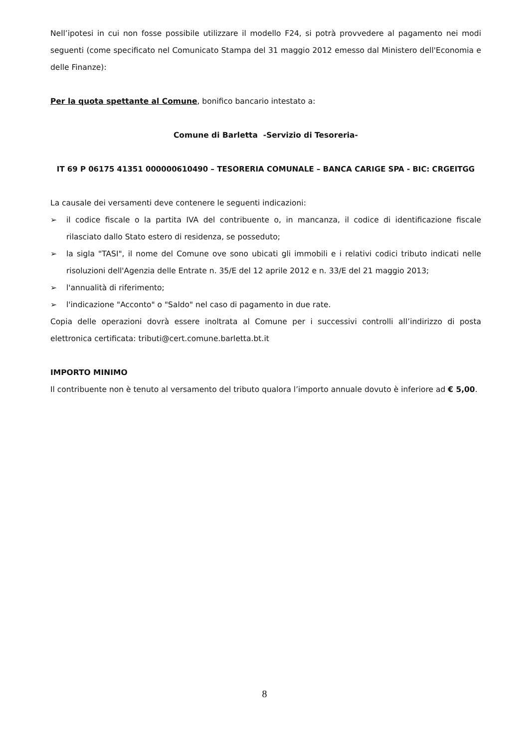Nell’ipotesi in cui non fosse possibile utilizzare il modello F24, si potrà provvedere al pagamento nei modi seguenti (come specificato nel Comunicato Stampa del 31 maggio 2012 emesso dal Ministero dell'Economia e delle Finanze):
Per la quota spettante al Comune, bonifico bancario intestato a:
Comune di Barletta -Servizio di Tesoreria-
IT 69 P 06175 41351 000000610490 – TESORERIA COMUNALE – BANCA CARIGE SPA - BIC: CRGEITGG
La causale dei versamenti deve contenere le seguenti indicazioni:
➢ il codice fiscale o la partita IVA del contribuente o, in mancanza, il codice di identificazione fiscale rilasciato dallo Stato estero di residenza, se posseduto;
➢ la sigla "TASI", il nome del Comune ove sono ubicati gli immobili e i relativi codici tributo indicati nelle risoluzioni dell'Agenzia delle Entrate n. 35/E del 12 aprile 2012 e n. 33/E del 21 maggio 2013;
➢ l'annualità di riferimento;
➢ l'indicazione "Acconto" o "Saldo" nel caso di pagamento in due rate.
Copia delle operazioni dovrà essere inoltrata al Comune per i successivi controlli all’indirizzo di posta elettronica certificata: tributi@cert.comune.barletta.bt.it
IMPORTO MINIMO
Il contribuente non è tenuto al versamento del tributo qualora l’importo annuale dovuto è inferiore ad € 5,00.
8